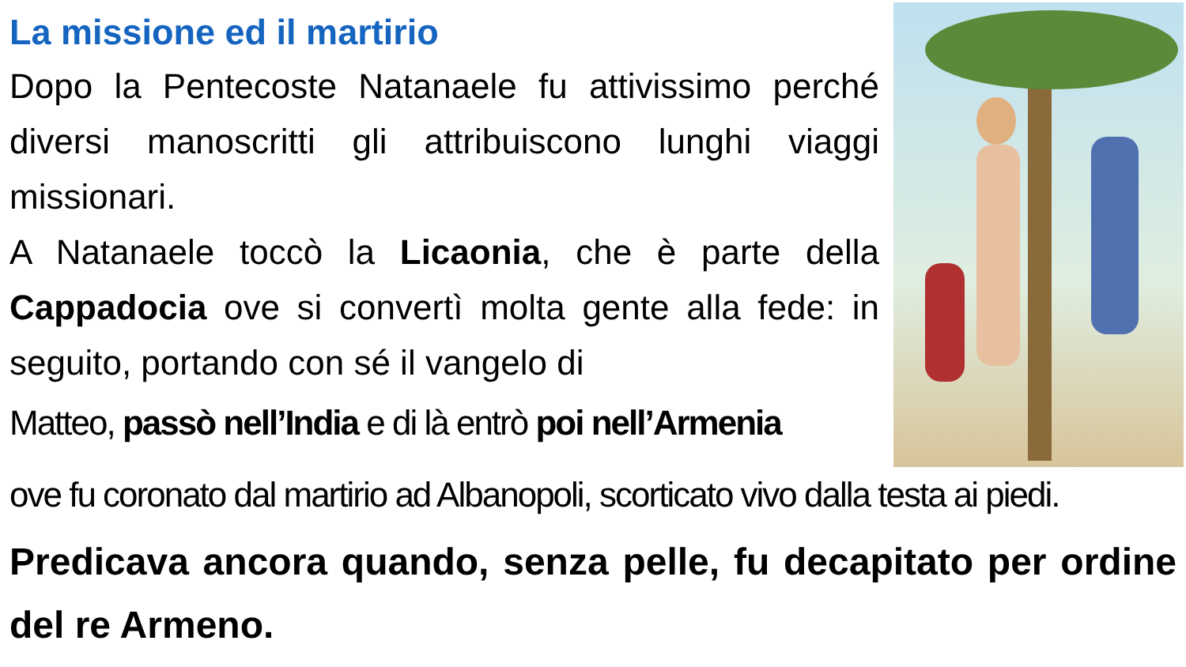La missione ed il martirio
Dopo la Pentecoste Natanaele fu attivissimo perché diversi manoscritti gli attribuiscono lunghi viaggi missionari.
A Natanaele toccò la Licaonia, che è parte della Cappadocia ove si convertì molta gente alla fede: in seguito, portando con sé il vangelo di
Matteo, passò nell’India e di là entrò poi nell’Armenia
ove fu coronato dal martirio ad Albanopoli, scorticato vivo dalla testa ai piedi.
Predicava ancora quando, senza pelle, fu decapitato per ordine del re Armeno.